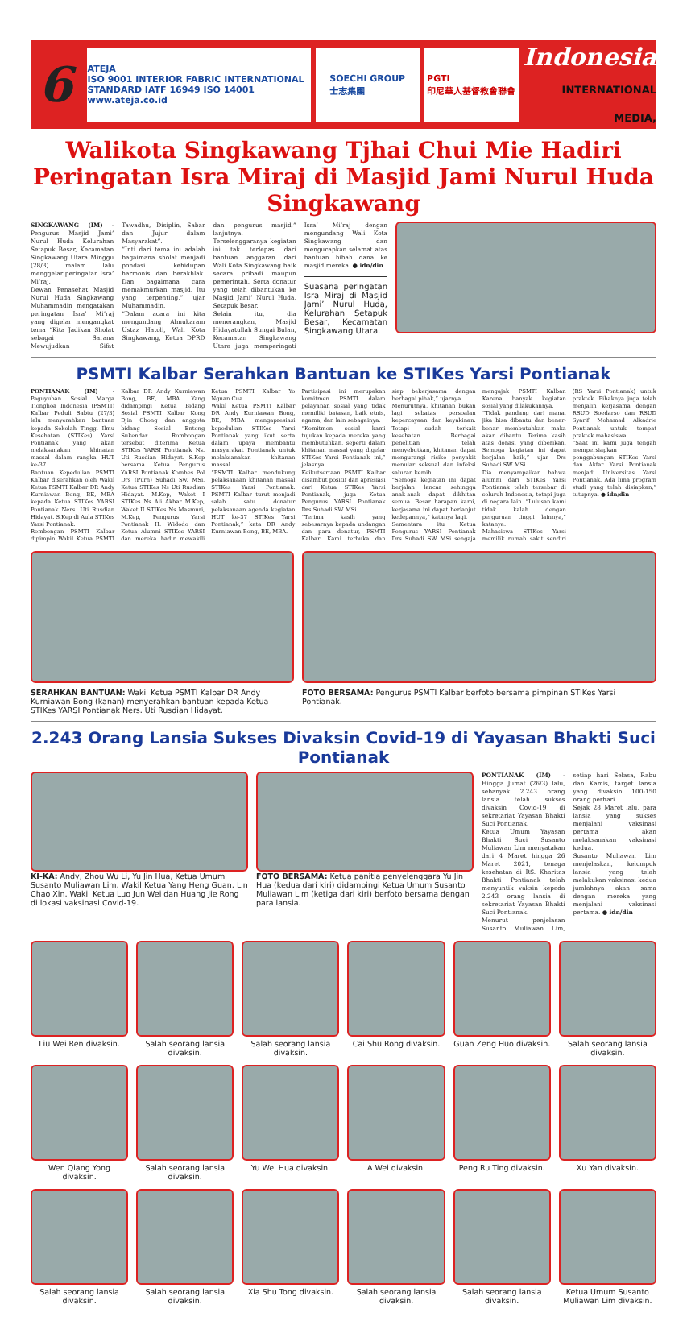6
ATEJA
ISO 9001 INTERIOR FABRIC INTERNATIONAL STANDARD IATF 16949 ISO 14001
www.ateja.co.id
SOECHI GROUP
士志集團
PGTI
印尼華人基督教會聯會
Indonesia
INTERNATIONAL MEDIA,
Walikota Singkawang Tjhai Chui Mie Hadiri Peringatan Isra Miraj di Masjid Jami Nurul Huda Singkawang
SINGKAWANG (IM) - Pengurus Masjid Jami’ Nurul Huda Kelurahan Setapuk Besar, Kecamatan Singkawang Utara Minggu (28/3) malam lalu menggelar peringatan Isra’ Mi’raj.
Dewan Penasehat Masjid Nurul Huda Singkawang Muhammadin mengatakan peringatan Isra’ Mi’raj yang digelar mengangkat tema “Kita Jadikan Sholat sebagai Sarana Mewujudkan Sifat Tawadhu, Disiplin, Sabar dan Jujur dalam Masyarakat”.
“Inti dari tema ini adalah bagaimana sholat menjadi pondasi kehidupan harmonis dan berakhlak. Dan bagaimana cara memakmurkan masjid. Itu yang terpenting,” ujar Muhammadin.
“Dalam acara ini kita mengundang Almukaram Ustaz Hatoli, Wali Kota Singkawang, Ketua DPRD dan pengurus masjid,” lanjutnya.
Terselenggaranya kegiatan ini tak terlepas dari bantuan anggaran dari Wali Kota Singkawang baik secara pribadi maupun pemerintah. Serta donatur yang telah dibantukan ke Masjid Jami’ Nurul Huda, Setapuk Besar.
Selain itu, dia menerangkan, Masjid Hidayatullah Sungai Bulan, Kecamatan Singkawang Utara juga memperingati Isra’ Mi’raj dengan mengundang Wali Kota Singkawang dan mengucapkan selamat atas bantuan hibah dana ke masjid mereka. ● idn/din
Suasana peringatan Isra Miraj di Masjid Jami’ Nurul Huda, Kelurahan Setapuk Besar, Kecamatan Singkawang Utara.
PSMTI Kalbar Serahkan Bantuan ke STIKes Yarsi Pontianak
PONTIANAK (IM) - Paguyuban Sosial Marga Tionghoa Indonesia (PSMTI) Kalbar Peduli Sabtu (27/3) lalu menyerahkan bantuan kepada Sekolah Tinggi Ilmu Kesehatan (STIKes) Yarsi Pontianak yang akan melaksanakan khinatan massal dalam rangka HUT ke-37.
Bantuan Kepedulian PSMTI Kalbar diserahkan oleh Wakil Ketua PSMTI Kalbar DR Andy Kurniawan Bong, BE, MBA kepada Ketua STIKes YARSI Pontianak Ners. Uti Rusdian Hidayat. S.Kep di Aula STIKes Yarsi Pontianak.
Rombongan PSMTI Kalbar dipimpin Wakil Ketua PSMTI Kalbar DR Andy Kurniawan Bong, BE, MBA. Yang didampingi Ketua Bidang Sosial PSMTI Kalbar Kong Djin Chong dan anggota bidang Sosial Enteng Sukendar. Rombongan tersebut diterima Ketua STIKes YARSI Pontianak Ns. Uti Rusdian Hidayat. S.Kep bersama Ketua Pengurus YARSI Pontianak Kombes Pol Drs (Purn) Suhadi Sw, MSi, Ketua STIKes Ns Uti Rusdian Hidayat. M.Kep, Waket I STIKes Ns Ali Akbar M.Kep, Waket II STIKes Ns Masmuri, M.Kep, Pengurus Yarsi Pontianak H. Widodo dan Ketua Alumni STIKes YARSI dan mereka hadir mewakili Ketua PSMTI Kalbar Yo Nguan Cua.
Wakil Ketua PSMTI Kalbar DR Andy Kurniawan Bong, BE, MBA mengapresiasi kepedulian STIKes Yarsi Pontianak yang ikut serta dalam upaya membantu masyarakat Pontianak untuk melaksanakan khitanan massal.
“PSMTI Kalbar mendukung pelaksanaan khitanan massal STIKes Yarsi Pontianak. PSMTI Kalbar turut menjadi salah satu donatur pelaksanaan agenda kegiatan HUT ke-37 STIKes Yarsi Pontianak,” kata DR Andy Kurniawan Bong, BE, MBA.
Partisipasi ini merupakan komitmen PSMTI dalam pelayanan sosial yang tidak memiliki batasan, baik etnis, agama, dan lain sebagainya.
“Komitmen sosial kami tujukan kepada mereka yang membutuhkan, seperti dalam khitanan massal yang digelar STIKes Yarsi Pontianak ini,” jelasnya.
Keikutsertaan PSMTI Kalbar disambut positif dan apresiasi dari Ketua STIKes Yarsi Pontianak, juga Ketua Pengurus YARSI Pontianak Drs Suhadi SW MSi.
“Terima kasih yang sebesarnya kepada undangan dan para donatur, PSMTI Kalbar. Kami terbuka dan siap bekerjasama dengan berbagai pihak,” ujarnya.
Menurutnya, khitanan bukan lagi sebatas persoalan kepercayaan dan keyakinan. Tetapi sudah terkait kesehatan. Berbagai penelitian telah menyebutkan, khitanan dapat mengurangi risiko penyakit menular seksual dan infeksi saluran kemih.
“Semoga kegiatan ini dapat berjalan lancar sehingga anak-anak dapat dikhitan semua. Besar harapan kami, kerjasama ini dapat berlanjut kedepannya,” katanya lagi.
Sementara itu Ketua Pengurus YARSI Pontianak Drs Suhadi SW MSi sengaja mengajak PSMTI Kalbar. Karena banyak kegiatan sosial yang dilakukannya.
“Tidak pandang dari mana, jika bisa dibantu dan benar-benar membutuhkan maka akan dibantu. Terima kasih atas donasi yang diberikan. Semoga kegiatan ini dapat berjalan baik,” ujar Drs Suhadi SW MSi.
Dia menyampaikan bahwa alumni dari STIKes Yarsi Pontianak telah tersebar di seluruh Indonesia, tetapi juga di negara lain. “Lulusan kami tidak kalah dengan perguruan tinggi lainnya,” katanya.
Mahasiswa STIKes Yarsi memilik rumah sakit sendiri (RS Yarsi Pontianak) untuk praktek. Pihaknya juga telah menjalin kerjasama dengan RSUD Soedarso dan RSUD Syarif Mohamad Alkadrie Pontianak untuk tempat praktek mahasiswa.
“Saat ini kami juga tengah mempersiapkan penggabungan STIKes Yarsi dan Akfar Yarsi Pontianak menjadi Universitas Yarsi Pontianak. Ada lima program studi yang telah disiapkan,” tutupnya. ● idn/din
SERAHKAN BANTUAN: Wakil Ketua PSMTI Kalbar DR Andy Kurniawan Bong (kanan) menyerahkan bantuan kepada Ketua STIKes YARSI Pontianak Ners. Uti Rusdian Hidayat.
FOTO BERSAMA: Pengurus PSMTI Kalbar berfoto bersama pimpinan STIKes Yarsi Pontianak.
2.243 Orang Lansia Sukses Divaksin Covid-19 di Yayasan Bhakti Suci Pontianak
KI-KA: Andy, Zhou Wu Li, Yu Jin Hua, Ketua Umum Susanto Muliawan Lim, Wakil Ketua Yang Heng Guan, Lin Chao Xin, Wakil Ketua Luo Jun Wei dan Huang Jie Rong di lokasi vaksinasi Covid-19.
FOTO BERSAMA: Ketua panitia penyelenggara Yu Jin Hua (kedua dari kiri) didampingi Ketua Umum Susanto Muliawan Lim (ketiga dari kiri) berfoto bersama dengan para lansia.
PONTIANAK (IM) - Hingga Jumat (26/3) lalu, sebanyak 2.243 orang lansia telah sukses divaksin Covid-19 di sekretariat Yayasan Bhakti Suci Pontianak.
Ketua Umum Yayasan Bhakti Suci Susanto Muliawan Lim menyatakan dari 4 Maret hingga 26 Maret 2021, tenaga kesehatan di RS. Kharitas Bhakti Pontianak telah menyuntik vaksin kepada 2.243 orang lansia di sekretariat Yayasan Bhakti Suci Pontianak.
Menurut penjelasan Susanto Muliawan Lim, setiap hari Selasa, Rabu dan Kamis, target lansia yang divaksin 100-150 orang perhari.
Sejak 28 Maret lalu, para lansia yang sukses menjalani vaksinasi pertama akan melaksanakan vaksinasi kedua.
Susanto Muliawan Lim menjelaskan, kelompok lansia yang telah melakukan vaksinasi kedua jumlahnya akan sama dengan mereka yang menjalani vaksinasi pertama. ● idn/din
Liu Wei Ren divaksin.
Salah seorang lansia divaksin.
Salah seorang lansia divaksin.
Cai Shu Rong divaksin.
Guan Zeng Huo divaksin.
Salah seorang lansia divaksin.
Wen Qiang Yong divaksin.
Salah seorang lansia divaksin.
Yu Wei Hua divaksin.
A Wei divaksin.
Peng Ru Ting divaksin.
Xu Yan divaksin.
Salah seorang lansia divaksin.
Salah seorang lansia divaksin.
Xia Shu Tong divaksin.
Salah seorang lansia divaksin.
Salah seorang lansia divaksin.
Ketua Umum Susanto Muliawan Lim divaksin.